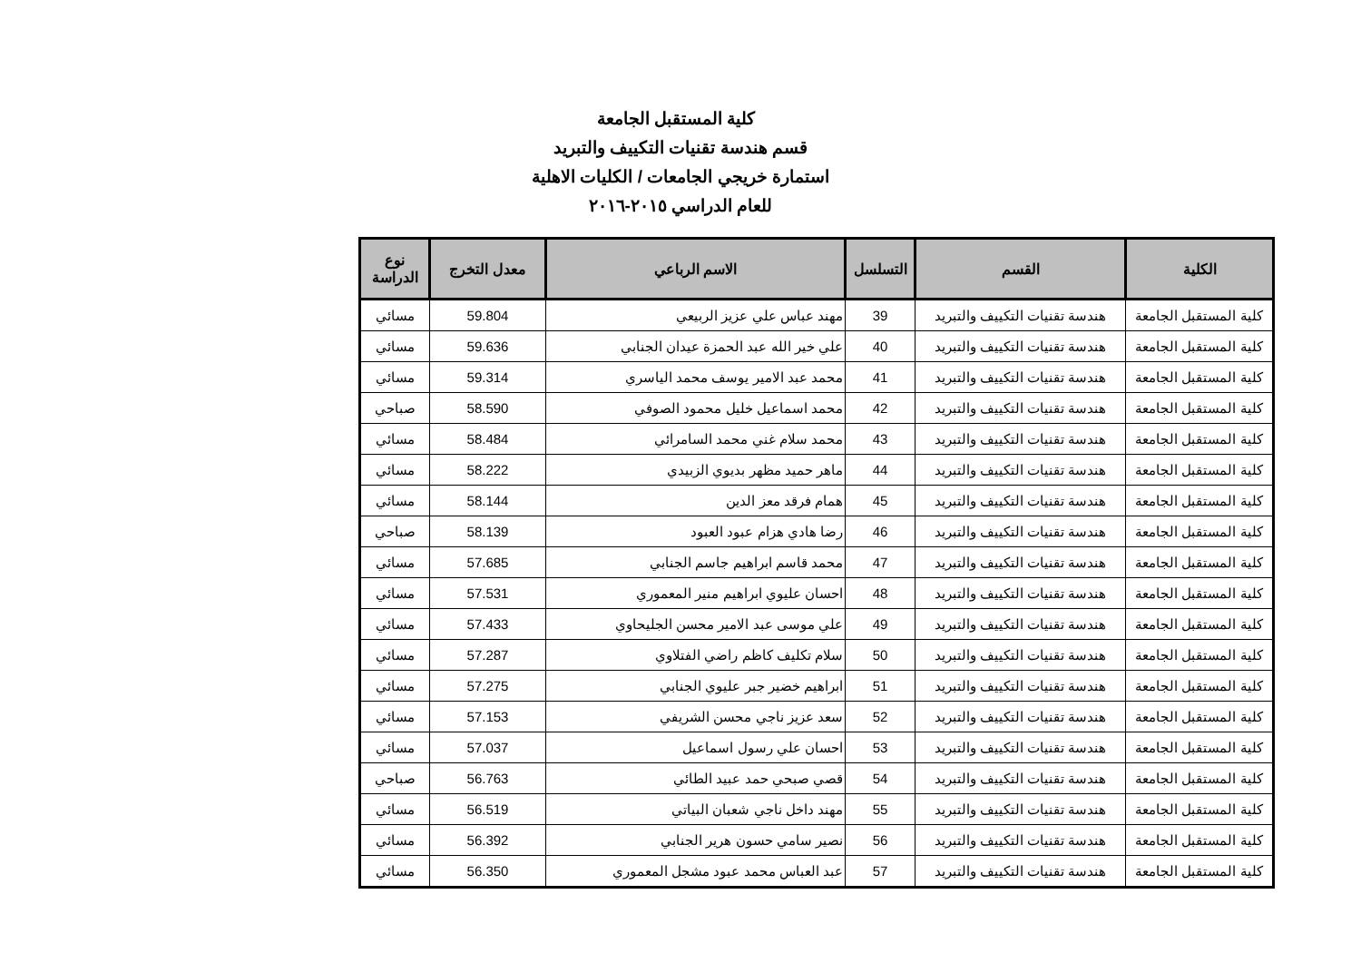كلية المستقبل الجامعة
قسم هندسة تقنيات التكييف والتبريد
استمارة خريجي الجامعات / الكليات الاهلية
للعام الدراسي ٢٠١٥-٢٠١٦
| الكلية | القسم | التسلسل | الاسم الرباعي | معدل التخرج | نوع الدراسة |
| --- | --- | --- | --- | --- | --- |
| كلية المستقبل الجامعة | هندسة تقنيات التكييف والتبريد | 39 | مهند عباس علي عزيز الربيعي | 59.804 | مسائي |
| كلية المستقبل الجامعة | هندسة تقنيات التكييف والتبريد | 40 | علي خير الله عبد الحمزة عيدان الجنابي | 59.636 | مسائي |
| كلية المستقبل الجامعة | هندسة تقنيات التكييف والتبريد | 41 | محمد عبد الامير يوسف محمد الياسري | 59.314 | مسائي |
| كلية المستقبل الجامعة | هندسة تقنيات التكييف والتبريد | 42 | محمد اسماعيل خليل محمود الصوفي | 58.590 | صباحي |
| كلية المستقبل الجامعة | هندسة تقنيات التكييف والتبريد | 43 | محمد سلام غني محمد السامرائي | 58.484 | مسائي |
| كلية المستقبل الجامعة | هندسة تقنيات التكييف والتبريد | 44 | ماهر حميد مظهر بديوي الزبيدي | 58.222 | مسائي |
| كلية المستقبل الجامعة | هندسة تقنيات التكييف والتبريد | 45 | همام فرقد معز الدين | 58.144 | مسائي |
| كلية المستقبل الجامعة | هندسة تقنيات التكييف والتبريد | 46 | رضا هادي هزام عبود العبود | 58.139 | صباحي |
| كلية المستقبل الجامعة | هندسة تقنيات التكييف والتبريد | 47 | محمد قاسم ابراهيم جاسم الجنابي | 57.685 | مسائي |
| كلية المستقبل الجامعة | هندسة تقنيات التكييف والتبريد | 48 | احسان عليوي ابراهيم منير المعموري | 57.531 | مسائي |
| كلية المستقبل الجامعة | هندسة تقنيات التكييف والتبريد | 49 | علي موسى عبد الامير محسن الجليحاوي | 57.433 | مسائي |
| كلية المستقبل الجامعة | هندسة تقنيات التكييف والتبريد | 50 | سلام تكليف كاظم راضي الفتلاوي | 57.287 | مسائي |
| كلية المستقبل الجامعة | هندسة تقنيات التكييف والتبريد | 51 | ابراهيم خضير جبر عليوي الجنابي | 57.275 | مسائي |
| كلية المستقبل الجامعة | هندسة تقنيات التكييف والتبريد | 52 | سعد عزيز ناجي محسن الشريفي | 57.153 | مسائي |
| كلية المستقبل الجامعة | هندسة تقنيات التكييف والتبريد | 53 | احسان علي رسول اسماعيل | 57.037 | مسائي |
| كلية المستقبل الجامعة | هندسة تقنيات التكييف والتبريد | 54 | قصي صبحي حمد عبيد الطائي | 56.763 | صباحي |
| كلية المستقبل الجامعة | هندسة تقنيات التكييف والتبريد | 55 | مهند داخل ناجي شعبان البياتي | 56.519 | مسائي |
| كلية المستقبل الجامعة | هندسة تقنيات التكييف والتبريد | 56 | نصير سامي حسون هرير الجنابي | 56.392 | مسائي |
| كلية المستقبل الجامعة | هندسة تقنيات التكييف والتبريد | 57 | عبد العباس محمد عبود مشجل المعموري | 56.350 | مسائي |